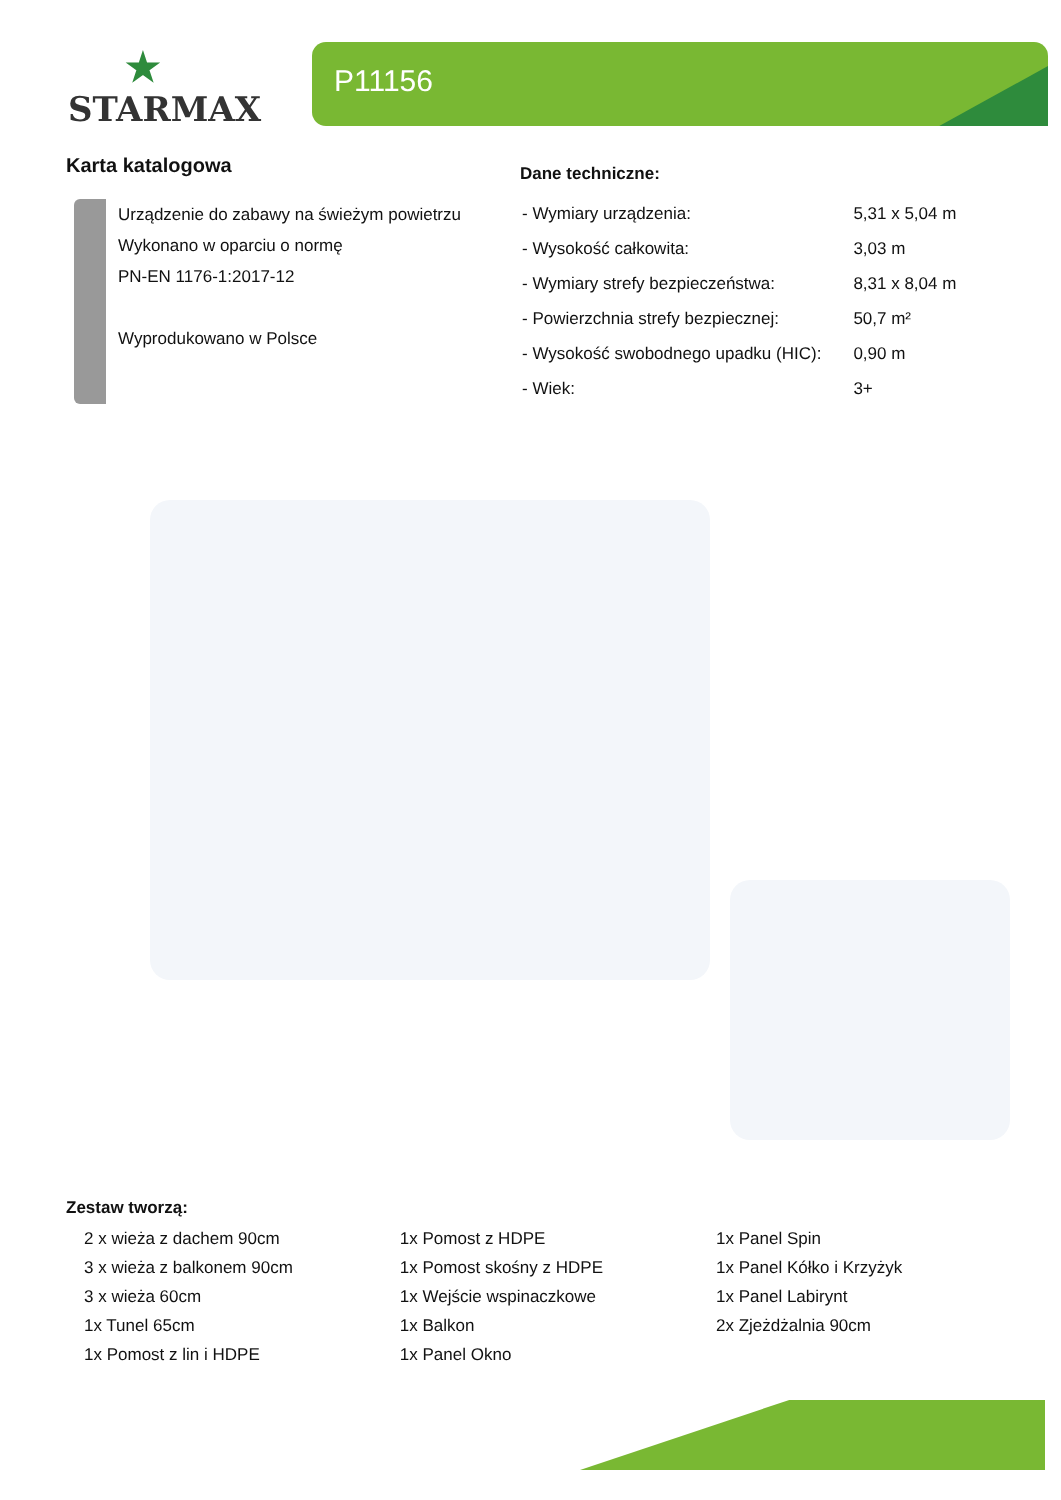★
STARMAX
P11156
Karta katalogowa
Urządzenie do zabawy na świeżym powietrzu
Wykonano w oparciu o normę
PN-EN 1176-1:2017-12
Wyprodukowano w Polsce
Dane techniczne:
| - Wymiary urządzenia: | 5,31 x 5,04 m |
| - Wysokość całkowita: | 3,03 m |
| - Wymiary strefy bezpieczeństwa: | 8,31 x 8,04 m |
| - Powierzchnia strefy bezpiecznej: | 50,7 m² |
| - Wysokość swobodnego upadku (HIC): | 0,90 m |
| - Wiek: | 3+ |
Zestaw tworzą:
| 2 x wieża z dachem 90cm | 1x Pomost z HDPE | 1x Panel Spin |
| 3 x wieża z balkonem 90cm | 1x Pomost skośny z HDPE | 1x Panel Kółko i Krzyżyk |
| 3 x wieża 60cm | 1x Wejście wspinaczkowe | 1x Panel Labirynt |
| 1x Tunel 65cm | 1x Balkon | 2x Zjeżdżalnia 90cm |
| 1x Pomost z lin i HDPE | 1x Panel Okno | |